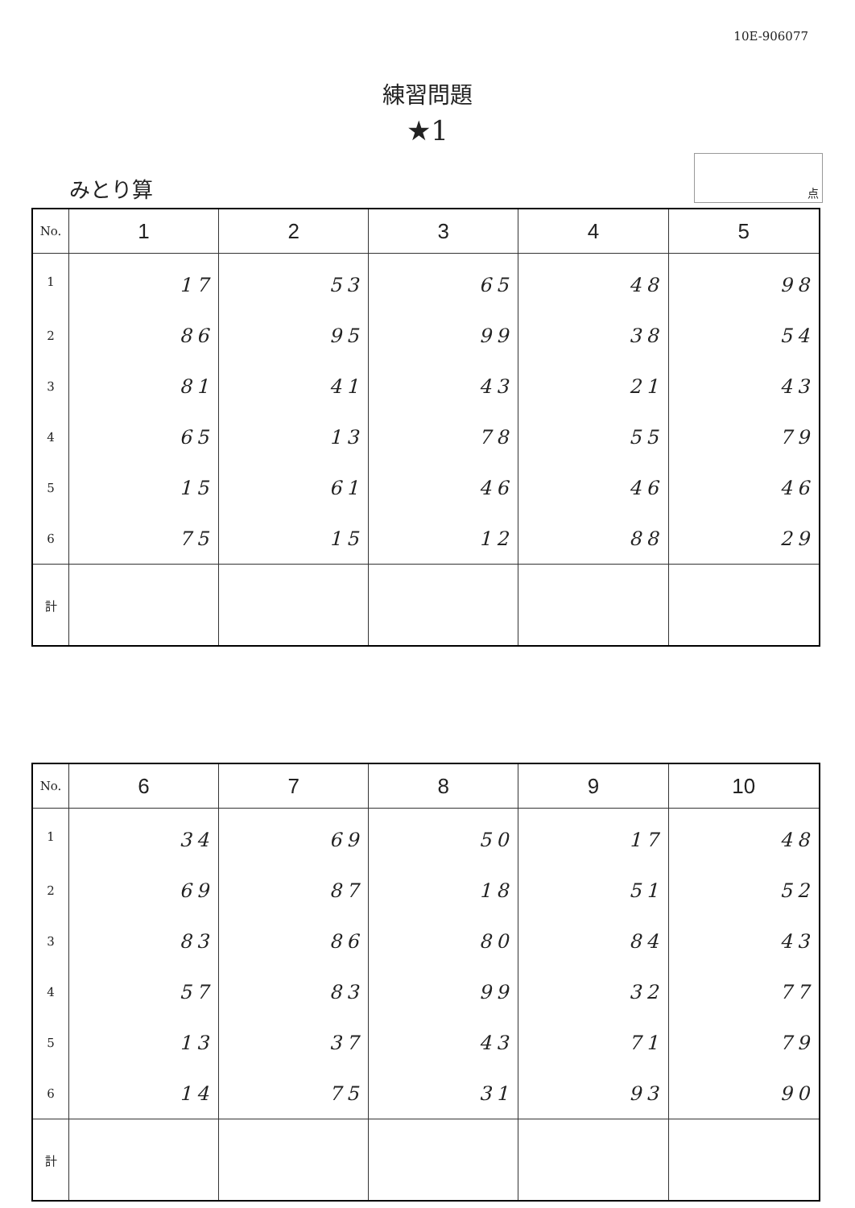10E-906077
練習問題
★1
みとり算
点
| No. | 1 | 2 | 3 | 4 | 5 |
| --- | --- | --- | --- | --- | --- |
| 1 | 17 | 53 | 65 | 48 | 98 |
| 2 | 86 | 95 | 99 | 38 | 54 |
| 3 | 81 | 41 | 43 | 21 | 43 |
| 4 | 65 | 13 | 78 | 55 | 79 |
| 5 | 15 | 61 | 46 | 46 | 46 |
| 6 | 75 | 15 | 12 | 88 | 29 |
| 計 | | | | | |
| No. | 6 | 7 | 8 | 9 | 10 |
| --- | --- | --- | --- | --- | --- |
| 1 | 34 | 69 | 50 | 17 | 48 |
| 2 | 69 | 87 | 18 | 51 | 52 |
| 3 | 83 | 86 | 80 | 84 | 43 |
| 4 | 57 | 83 | 99 | 32 | 77 |
| 5 | 13 | 37 | 43 | 71 | 79 |
| 6 | 14 | 75 | 31 | 93 | 90 |
| 計 | | | | | |